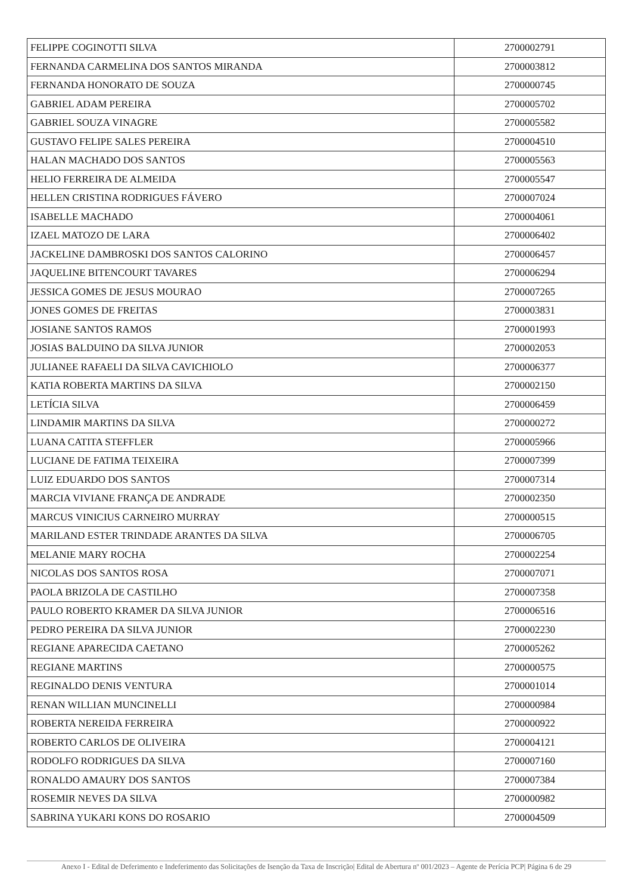| FELIPPE COGINOTTI SILVA | 2700002791 |
| FERNANDA CARMELINA DOS SANTOS MIRANDA | 2700003812 |
| FERNANDA HONORATO DE SOUZA | 2700000745 |
| GABRIEL ADAM PEREIRA | 2700005702 |
| GABRIEL SOUZA VINAGRE | 2700005582 |
| GUSTAVO FELIPE SALES PEREIRA | 2700004510 |
| HALAN MACHADO DOS SANTOS | 2700005563 |
| HELIO FERREIRA DE ALMEIDA | 2700005547 |
| HELLEN CRISTINA RODRIGUES FÁVERO | 2700007024 |
| ISABELLE MACHADO | 2700004061 |
| IZAEL MATOZO DE LARA | 2700006402 |
| JACKELINE DAMBROSKI DOS SANTOS CALORINO | 2700006457 |
| JAQUELINE BITENCOURT TAVARES | 2700006294 |
| JESSICA GOMES DE JESUS MOURAO | 2700007265 |
| JONES GOMES DE FREITAS | 2700003831 |
| JOSIANE SANTOS RAMOS | 2700001993 |
| JOSIAS BALDUINO DA SILVA JUNIOR | 2700002053 |
| JULIANEE RAFAELI DA SILVA CAVICHIOLO | 2700006377 |
| KATIA ROBERTA MARTINS DA SILVA | 2700002150 |
| LETÍCIA SILVA | 2700006459 |
| LINDAMIR MARTINS DA SILVA | 2700000272 |
| LUANA CATITA STEFFLER | 2700005966 |
| LUCIANE DE FATIMA TEIXEIRA | 2700007399 |
| LUIZ EDUARDO DOS SANTOS | 2700007314 |
| MARCIA VIVIANE FRANÇA DE ANDRADE | 2700002350 |
| MARCUS VINICIUS CARNEIRO MURRAY | 2700000515 |
| MARILAND ESTER TRINDADE ARANTES DA SILVA | 2700006705 |
| MELANIE MARY ROCHA | 2700002254 |
| NICOLAS DOS SANTOS ROSA | 2700007071 |
| PAOLA BRIZOLA DE CASTILHO | 2700007358 |
| PAULO ROBERTO KRAMER DA SILVA JUNIOR | 2700006516 |
| PEDRO PEREIRA DA SILVA JUNIOR | 2700002230 |
| REGIANE APARECIDA CAETANO | 2700005262 |
| REGIANE MARTINS | 2700000575 |
| REGINALDO DENIS VENTURA | 2700001014 |
| RENAN WILLIAN MUNCINELLI | 2700000984 |
| ROBERTA NEREIDA FERREIRA | 2700000922 |
| ROBERTO CARLOS DE OLIVEIRA | 2700004121 |
| RODOLFO RODRIGUES DA SILVA | 2700007160 |
| RONALDO AMAURY DOS SANTOS | 2700007384 |
| ROSEMIR NEVES DA SILVA | 2700000982 |
| SABRINA YUKARI KONS DO ROSARIO | 2700004509 |
Anexo I - Edital de Deferimento e Indeferimento das Solicitações de Isenção da Taxa de Inscrição| Edital de Abertura nº 001/2023 – Agente de Perícia PCP| Página 6 de 29